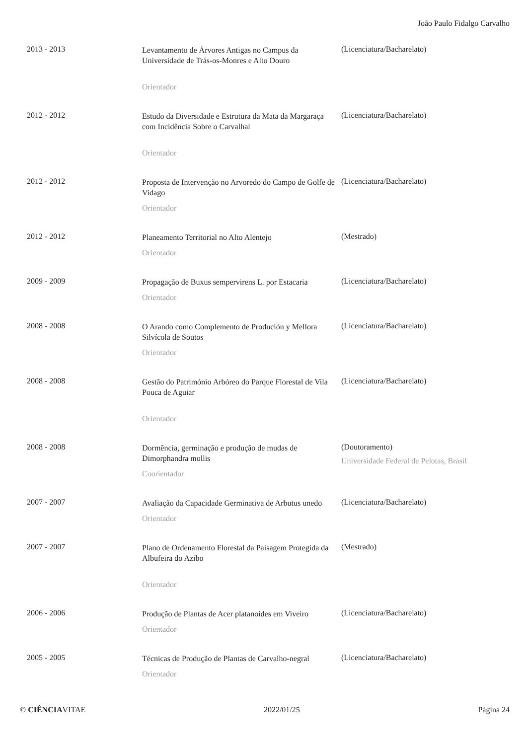João Paulo Fidalgo Carvalho
| 2013 - 2013 | Levantamento de Árvores Antigas no Campus da Universidade de Trás-os-Monres e Alto Douro Orientador | (Licenciatura/Bacharelato) |
| 2012 - 2012 | Estudo da Diversidade e Estrutura da Mata da Margaraça com Incidência Sobre o Carvalhal Orientador | (Licenciatura/Bacharelato) |
| 2012 - 2012 | Proposta de Intervenção no Arvoredo do Campo de Golfe de Vidago Orientador | (Licenciatura/Bacharelato) |
| 2012 - 2012 | Planeamento Territorial no Alto Alentejo Orientador | (Mestrado) |
| 2009 - 2009 | Propagação de Buxus sempervirens L. por Estacaria Orientador | (Licenciatura/Bacharelato) |
| 2008 - 2008 | O Arando como Complemento de Produción y Mellora Silvícola de Soutos Orientador | (Licenciatura/Bacharelato) |
| 2008 - 2008 | Gestão do Património Arbóreo do Parque Florestal de Vila Pouca de Aguiar Orientador | (Licenciatura/Bacharelato) |
| 2008 - 2008 | Dormência, germinação e produção de mudas de Dimorphandra mollis Coorientador | (Doutoramento) Universidade Federal de Pelotas, Brasil |
| 2007 - 2007 | Avaliação da Capacidade Germinativa de Arbutus unedo Orientador | (Licenciatura/Bacharelato) |
| 2007 - 2007 | Plano de Ordenamento Florestal da Paisagem Protegida da Albufeira do Azibo Orientador | (Mestrado) |
| 2006 - 2006 | Produção de Plantas de Acer platanoides em Viveiro Orientador | (Licenciatura/Bacharelato) |
| 2005 - 2005 | Técnicas de Produção de Plantas de Carvalho-negral Orientador | (Licenciatura/Bacharelato) |
© CIÊNCIAVITAE 2022/01/25 Página 24